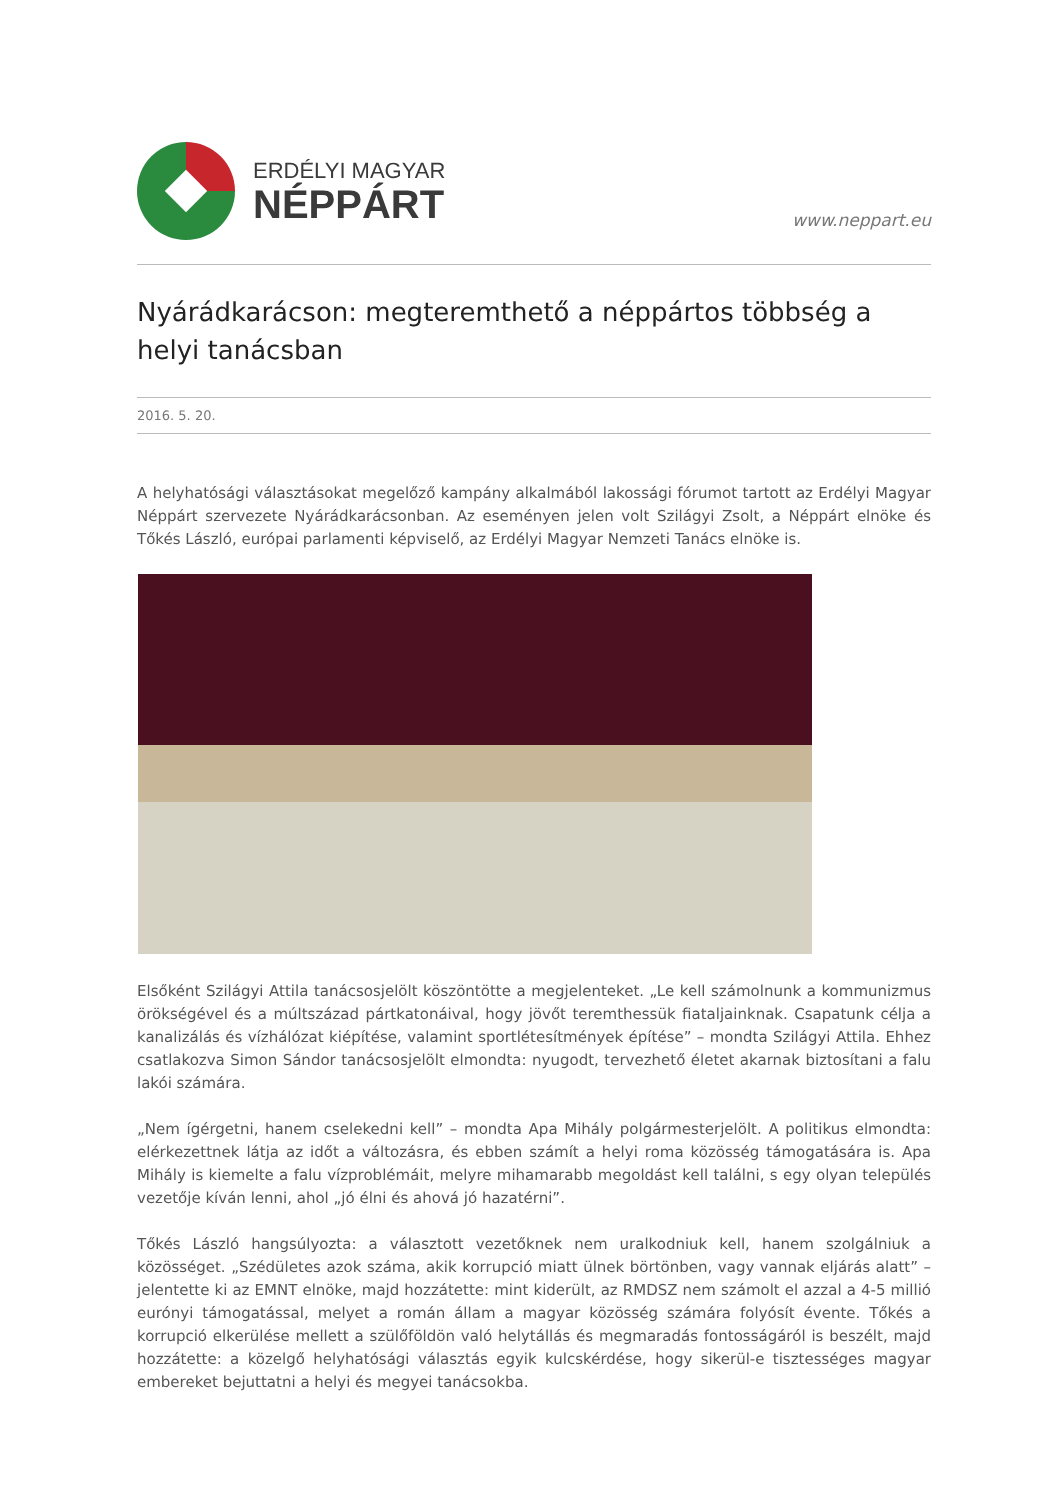ERDÉLYI MAGYAR
NÉPPÁRT
www.neppart.eu
Nyárádkarácson: megteremthető a néppártos többség a helyi tanácsban
2016. 5. 20.
A helyhatósági választásokat megelőző kampány alkalmából lakossági fórumot tartott az Erdélyi Magyar Néppárt szervezete Nyárádkarácsonban. Az eseményen jelen volt Szilágyi Zsolt, a Néppárt elnöke és Tőkés László, európai parlamenti képviselő, az Erdélyi Magyar Nemzeti Tanács elnöke is.
Elsőként Szilágyi Attila tanácsosjelölt köszöntötte a megjelenteket. „Le kell számolnunk a kommunizmus örökségével és a múltszázad pártkatonáival, hogy jövőt teremthessük fiataljainknak. Csapatunk célja a kanalizálás és vízhálózat kiépítése, valamint sportlétesítmények építése” – mondta Szilágyi Attila. Ehhez csatlakozva Simon Sándor tanácsosjelölt elmondta: nyugodt, tervezhető életet akarnak biztosítani a falu lakói számára.
„Nem ígérgetni, hanem cselekedni kell” – mondta Apa Mihály polgármesterjelölt. A politikus elmondta: elérkezettnek látja az időt a változásra, és ebben számít a helyi roma közösség támogatására is. Apa Mihály is kiemelte a falu vízproblémáit, melyre mihamarabb megoldást kell találni, s egy olyan település vezetője kíván lenni, ahol „jó élni és ahová jó hazatérni”.
Tőkés László hangsúlyozta: a választott vezetőknek nem uralkodniuk kell, hanem szolgálniuk a közösséget. „Szédületes azok száma, akik korrupció miatt ülnek börtönben, vagy vannak eljárás alatt” – jelentette ki az EMNT elnöke, majd hozzátette: mint kiderült, az RMDSZ nem számolt el azzal a 4-5 millió eurónyi támogatással, melyet a román állam a magyar közösség számára folyósít évente. Tőkés a korrupció elkerülése mellett a szülőföldön való helytállás és megmaradás fontosságáról is beszélt, majd hozzátette: a közelgő helyhatósági választás egyik kulcskérdése, hogy sikerül-e tisztességes magyar embereket bejuttatni a helyi és megyei tanácsokba.